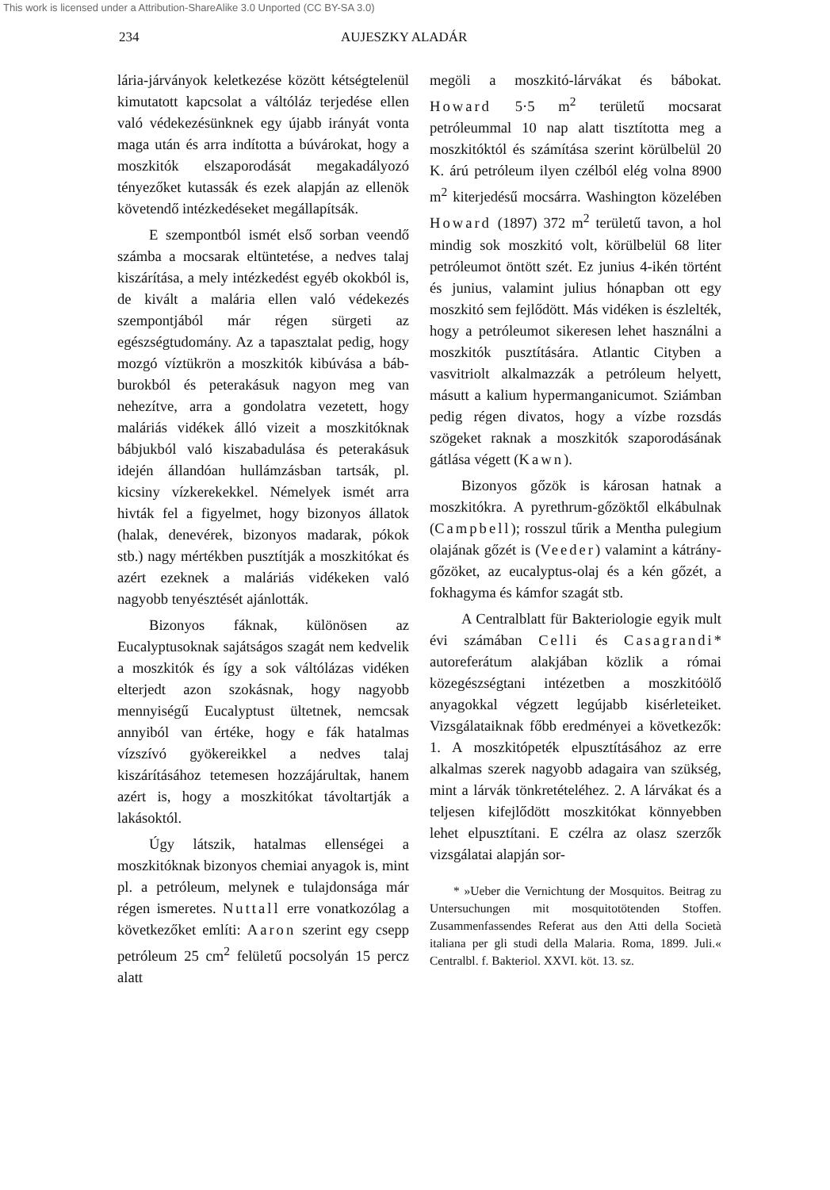This work is licensed under a Attribution-ShareAlike 3.0 Unported (CC BY-SA 3.0)
234 AUJESZKY ALADÁR
lária-járványok keletkezése között kétségtelenül kimutatott kapcsolat a váltóláz terjedése ellen való védekezésünknek egy újabb irányát vonta maga után és arra indította a búvárokat, hogy a moszkitók elszaporodását megakadályozó tényezőket kutassák és ezek alapján az ellenök követendő intézkedéseket megállapítsák.
E szempontból ismét első sorban veendő számba a mocsarak eltüntetése, a nedves talaj kiszárítása, a mely intézkedést egyéb okokból is, de kivált a malária ellen való védekezés szempontjából már régen sürgeti az egészségtudomány. Az a tapasztalat pedig, hogy mozgó víztükrön a moszkitók kibúvása a báb-burokból és peterakásuk nagyon meg van nehezítve, arra a gondolatra vezetett, hogy maláriás vidékek álló vizeit a moszkitóknak bábjukból való kiszabadulása és peterakásuk idején állandóan hullámzásban tartsák, pl. kicsiny vízkerekekkel. Némelyek ismét arra hivták fel a figyelmet, hogy bizonyos állatok (halak, denevérek, bizonyos madarak, pókok stb.) nagy mértékben pusztítják a moszkitókat és azért ezeknek a maláriás vidékeken való nagyobb tenyésztését ajánlották.
Bizonyos fáknak, különösen az Eucalyptusoknak sajátságos szagát nem kedvelik a moszkitók és így a sok váltólázas vidéken elterjedt azon szokásnak, hogy nagyobb mennyiségű Eucalyptust ültetnek, nemcsak annyiból van értéke, hogy e fák hatalmas vízszívó gyökereikkel a nedves talaj kiszárításához tetemesen hozzájárultak, hanem azért is, hogy a moszkitókat távoltartják a lakásoktól.
Úgy látszik, hatalmas ellenségei a moszkitóknak bizonyos chemiai anyagok is, mint pl. a petróleum, melynek e tulajdonsága már régen ismeretes. Nuttall erre vonatkozólag a következőket említi: Aaron szerint egy csepp petróleum 25 cm<sup>2</sup> felületű pocsolyán 15 percz alatt
megöli a moszkitó-lárvákat és bábokat. Howard 5·5 m<sup>2</sup> területű mocsarat petróleummal 10 nap alatt tisztította meg a moszkitóktól és számítása szerint körülbelül 20 K. árú petróleum ilyen czélból elég volna 8900 m<sup>2</sup> kiterjedésű mocsárra. Washington közelében Howard (1897) 372 m<sup>2</sup> területű tavon, a hol mindig sok moszkitó volt, körülbelül 68 liter petróleumot öntött szét. Ez junius 4-ikén történt és junius, valamint julius hónapban ott egy moszkitó sem fejlődött. Más vidéken is észlelték, hogy a petróleumot sikeresen lehet használni a moszkitók pusztítására. Atlantic Cityben a vasvitriolt alkalmazzák a petróleum helyett, másutt a kalium hypermanganicumot. Sziámban pedig régen divatos, hogy a vízbe rozsdás szögeket raknak a moszkitók szaporodásának gátlása végett (Kawn).
Bizonyos gőzök is károsan hatnak a moszkitókra. A pyrethrum-gőzöktől elkábulnak (Campbell); rosszul tűrik a Mentha pulegium olajának gőzét is (Veeder) valamint a kátrány-gőzöket, az eucalyptus-olaj és a kén gőzét, a fokhagyma és kámfor szagát stb.
A Centralblatt für Bakteriologie egyik mult évi számában Celli és Casagrandi* autoreferátum alakjában közlik a római közegészségtani intézetben a moszkitóölő anyagokkal végzett legújabb kisérleteiket. Vizsgálataiknak főbb eredményei a következők: 1. A moszkitópeték elpusztításához az erre alkalmas szerek nagyobb adagaira van szükség, mint a lárvák tönkretételéhez. 2. A lárvákat és a teljesen kifejlődött moszkitókat könnyebben lehet elpusztítani. E czélra az olasz szerzők vizsgálatai alapján sor-
* »Ueber die Vernichtung der Mosquitos. Beitrag zu Untersuchungen mit mosquitotötenden Stoffen. Zusammenfassendes Referat aus den Atti della Società italiana per gli studi della Malaria. Roma, 1899. Juli.« Centralbl. f. Bakteriol. XXVI. köt. 13. sz.